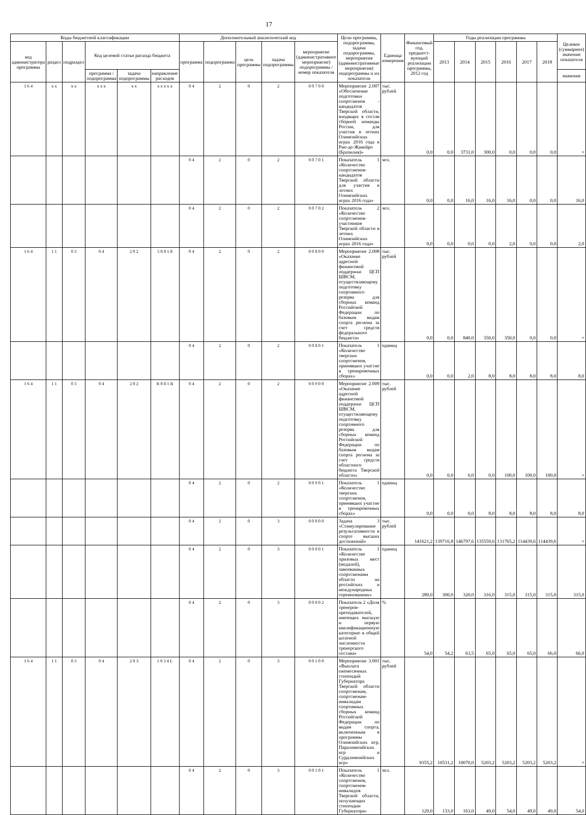17
| Коды бюджетной классификации | | | | | | Дополнительный аналитический код | | | | | Цели программы, подпрограммы, задачи подпрограммы, мероприятия (административные мероприятия) подпрограммы и их показатели | Единица измерения | Финансовый год, предшест-вующий реализации программы, 2012 год | Годы реализации программы | | | | | | Целевое (суммарное) значение показателя |
| --- | --- | --- | --- | --- | --- | --- | --- | --- | --- | --- | --- | --- | --- | --- | --- | --- | --- | --- | --- | --- |
| код администратора программы | раздел | подраздел | Код целевой статьи расхода бюджета | | | программа | подпрограмма | цель программы | задача подпрограммы | мероприятие (административное мероприятие) подпрограммы / номер показателя | | | | 2013 | 2014 | 2015 | 2016 | 2017 | 2018 | |
| | | | программа / подпрограмма | задача подпрограммы | направление расходов | | | | | | | | | | | | | | | значение |
| 1 6 4 | x x | x x | x x x | x x | x x x x x | 0 4 | 2 | 0 | 2 | 0 0 7 0 0 | Мероприятие 2.007 «Обеспечение подготовки спортсменов - кандидатов Тверской области, входящих в состав сборной команды России, для участия в летних Олимпийских играх 2016 года в Рио-де-Жанейро (Бразилия)» | тыс. рублей | 0,0 | 0,0 | 3731,0 | 300,0 | 0,0 | 0,0 | 0,0 | × |
| | | | | | | 0 4 | 2 | 0 | 2 | 0 0 7 0 1 | Показатель 1 «Количество спортсменов-кандидатов Тверской области для участия в летних Олимпийских играх 2016 года» | чел. | 0,0 | 0,0 | 16,0 | 16,0 | 16,0 | 0,0 | 0,0 | 16,0 |
| | | | | | | 0 4 | 2 | 0 | 2 | 0 0 7 0 2 | Показатель 2 «Количество спортсменов-участников Тверской области в летних Олимпийских играх 2016 года» | чел. | 0,0 | 0,0 | 0,0 | 0,0 | 2,0 | 0,0 | 0,0 | 2,0 |
| 1 6 4 | 1 1 | 0 3 | 0 4 | 2 0 2 | 5 0 8 1 8 | 0 4 | 2 | 0 | 2 | 0 0 8 0 0 | Мероприятие 2.008 «Оказание адресной финансовой поддержки ЦСП ШВСМ, осуществляющему подготовку спортивного резерва для сборных команд Российской Федерации по базовым видам спорта региона за счет средств федерального бюджета» | тыс. рублей | 0,0 | 0,0 | 840,0 | 350,0 | 350,0 | 0,0 | 0,0 | × |
| | | | | | | 0 4 | 2 | 0 | 2 | 0 0 8 0 1 | Показатель 1 «Количество тверских спортсменов, принявших участие в тренировочных сборах» | единиц | 0,0 | 0,0 | 2,0 | 8,0 | 8,0 | 8,0 | 8,0 | 8,0 |
| 1 6 4 | 1 1 | 0 3 | 0 4 | 2 0 2 | R 0 8 1 B | 0 4 | 2 | 0 | 2 | 0 0 9 0 0 | Мероприятие 2.009 «Оказание адресной финансовой поддержки ЦСП ШВСМ, осуществляющему подготовку спортивного резерва для сборных команд Российской Федерации по базовым видам спорта региона за счет средств областного бюджета Тверской области» | тыс. рублей | 0,0 | 0,0 | 0,0 | 0,0 | 100,0 | 100,0 | 100,0 | × |
| | | | | | | 0 4 | 2 | 0 | 2 | 0 0 9 0 1 | Показатель 1 «Количество тверских спортсменов, принявших участие в тренировочных сборах» | единиц | 0,0 | 0,0 | 0,0 | 8,0 | 8,0 | 8,0 | 8,0 | 8,0 |
| | | | | | | 0 4 | 2 | 0 | 3 | 0 0 0 0 0 | Задача 3 «Стимулирование результативности в спорте высших достижений» | тыс. рублей | 141621,2 | 139716,8 | 146797,6 | 135559,6 | 131765,2 | 114439,6 | 114439,6 | × |
| | | | | | | 0 4 | 2 | 0 | 3 | 0 0 0 0 1 | Показатель 1 «Количество призовых мест (медалей), завоеванных спортсменами области на российских и международных соревнованиях» | единиц | 280,0 | 300,0 | 320,0 | 316,0 | 315,0 | 315,0 | 315,0 | 315,0 |
| | | | | | | 0 4 | 2 | 0 | 3 | 0 0 0 0 2 | Показатель 2 «Доля тренеров-преподавателей, имеющих высшую и первую квалификационную категорию в общей штатной численности тренерского состава» | % | 54,0 | 54,2 | 63,5 | 65,0 | 65,0 | 65,0 | 66,0 | 66,0 |
| 1 6 4 | 1 1 | 0 3 | 0 4 | 2 0 3 | 1 0 3 4 L | 0 4 | 2 | 0 | 3 | 0 0 1 0 0 | Мероприятие 3.001 «Выплата ежемесячных стипендий Губернатора Тверской области спортсменам, спортсменам-инвалидам спортивных сборных команд Российской Федерации по видам спорта, включенным в программы Олимпийских игр, Паралимпийских игр и Сурдлимпийских игр» | тыс. рублей | 9355,2 | 10531,2 | 10070,0 | 5203,2 | 5203,2 | 5203,2 | 5203,2 | × |
| | | | | | | 0 4 | 2 | 0 | 3 | 0 0 1 0 1 | Показатель 1 «Количество спортсменов, спортсменов-инвалидов Тверской области, получающих стипендии Губернатора» | чел. | 120,0 | 133,0 | 163,0 | 49,0 | 54,0 | 49,0 | 49,0 | 54,0 |